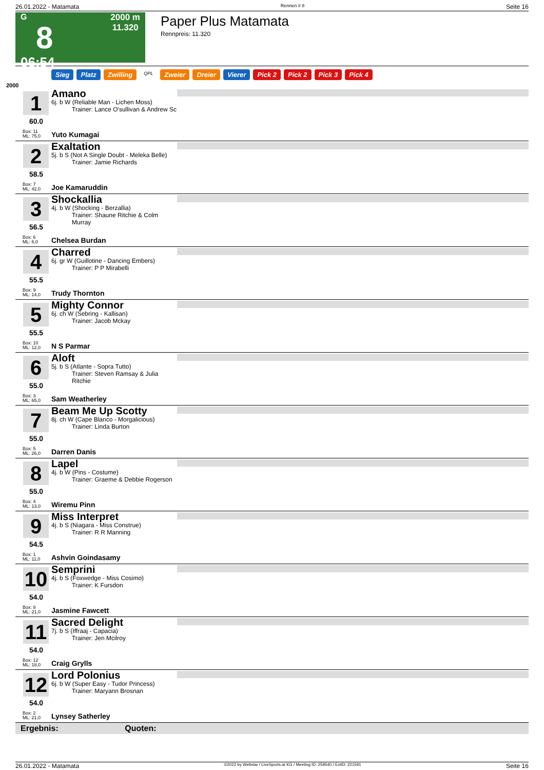26.01.2022 - Matamata Rennen # 8 Seite 16
G
8
06:54
2000 m
11.320
Paper Plus Matamata
Rennpreis: 11.320
Sieg Platz Zwilling QPL Zweier Dreier Vierer Pick 2 Pick 2 Pick 3 Pick 4
2000
1
60.0
Box: 11
ML: 75,0
Amano
6j. b W (Reliable Man - Lichen Moss)
Trainer: Lance O'sullivan & Andrew Sc
Yuto Kumagai
2
58.5
Box: 7
ML: 42,0
Exaltation
5j. b S (Not A Single Doubt - Meleka Belle)
Trainer: Jamie Richards
Joe Kamaruddin
3
56.5
Box: 6
ML: 6,0
Shockallia
4j. b W (Shocking - Berzallia)
Trainer: Shaune Ritchie & Colm Murray
Chelsea Burdan
4
55.5
Box: 9
ML: 14,0
Charred
6j. gr W (Guillotine - Dancing Embers)
Trainer: P P Mirabelli
Trudy Thornton
5
55.5
Box: 10
ML: 12,0
Mighty Connor
6j. ch W (Sebring - Kallisan)
Trainer: Jacob Mckay
N S Parmar
6
55.0
Box: 3
ML: 65,0
Aloft
5j. b S (Atlante - Sopra Tutto)
Trainer: Steven Ramsay & Julia Ritchie
Sam Weatherley
7
55.0
Box: 5
ML: 26,0
Beam Me Up Scotty
8j. ch W (Cape Blanco - Morgalicious)
Trainer: Linda Burton
Darren Danis
8
55.0
Box: 4
ML: 13,0
Lapel
4j. b W (Pins - Costume)
Trainer: Graeme & Debbie Rogerson
Wiremu Pinn
9
54.5
Box: 1
ML: 11,0
Miss Interpret
4j. b S (Niagara - Miss Construe)
Trainer: R R Manning
Ashvin Goindasamy
10
54.0
Box: 8
ML: 21,0
Semprini
4j. b S (Foxwedge - Miss Cosimo)
Trainer: K Fursdon
Jasmine Fawcett
11
54.0
Box: 12
ML: 18,0
Sacred Delight
7j. b S (Iffraaj - Capacia)
Trainer: Jen Mcilroy
Craig Grylls
12
54.0
Box: 2
ML: 21,0
Lord Polonius
6j. b W (Super Easy - Tudor Princess)
Trainer: Maryann Brosnan
Lynsey Satherley
Ergebnis: Quoten:
26.01.2022 - Matamata ©2022 by Wettstar / LiveSports.at KG / Meeting ID: 259540 / ExtID: 221591 Seite 16